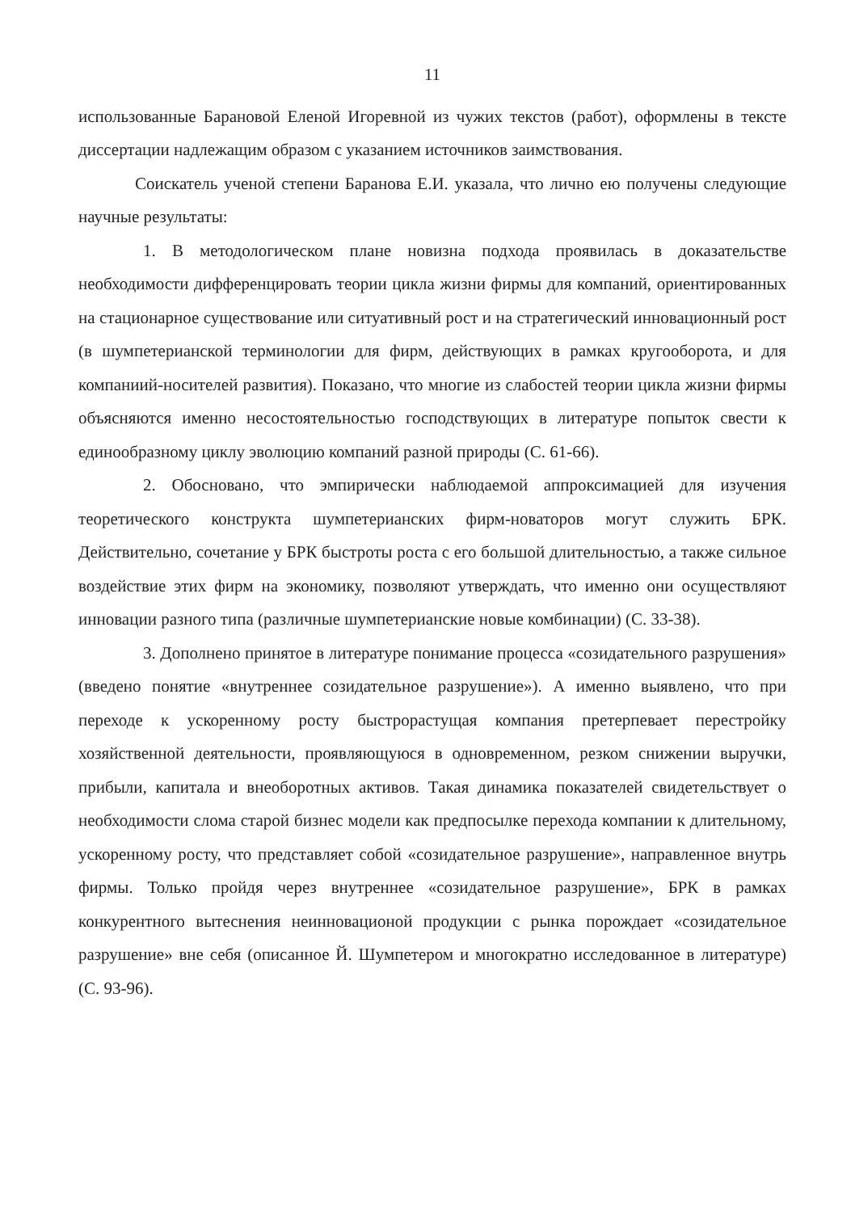11
использованные Барановой Еленой Игоревной из чужих текстов (работ), оформлены в тексте диссертации надлежащим образом с указанием источников заимствования.
Соискатель ученой степени Баранова Е.И. указала, что лично ею получены следующие научные результаты:
1. В методологическом плане новизна подхода проявилась в доказательстве необходимости дифференцировать теории цикла жизни фирмы для компаний, ориентированных на стационарное существование или ситуативный рост и на стратегический инновационный рост (в шумпетерианской терминологии для фирм, действующих в рамках кругооборота, и для компаниий-носителей развития). Показано, что многие из слабостей теории цикла жизни фирмы объясняются именно несостоятельностью господствующих в литературе попыток свести к единообразному циклу эволюцию компаний разной природы (С. 61-66).
2. Обосновано, что эмпирически наблюдаемой аппроксимацией для изучения теоретического конструкта шумпетерианских фирм-новаторов могут служить БРК. Действительно, сочетание у БРК быстроты роста с его большой длительностью, а также сильное воздействие этих фирм на экономику, позволяют утверждать, что именно они осуществляют инновации разного типа (различные шумпетерианские новые комбинации) (С. 33-38).
3. Дополнено принятое в литературе понимание процесса «созидательного разрушения» (введено понятие «внутреннее созидательное разрушение»). А именно выявлено, что при переходе к ускоренному росту быстрорастущая компания претерпевает перестройку хозяйственной деятельности, проявляющуюся в одновременном, резком снижении выручки, прибыли, капитала и внеоборотных активов. Такая динамика показателей свидетельствует о необходимости слома старой бизнес модели как предпосылке перехода компании к длительному, ускоренному росту, что представляет собой «созидательное разрушение», направленное внутрь фирмы. Только пройдя через внутреннее «созидательное разрушение», БРК в рамках конкурентного вытеснения неинновационой продукции с рынка порождает «созидательное разрушение» вне себя (описанное Й. Шумпетером и многократно исследованное в литературе) (С. 93-96).